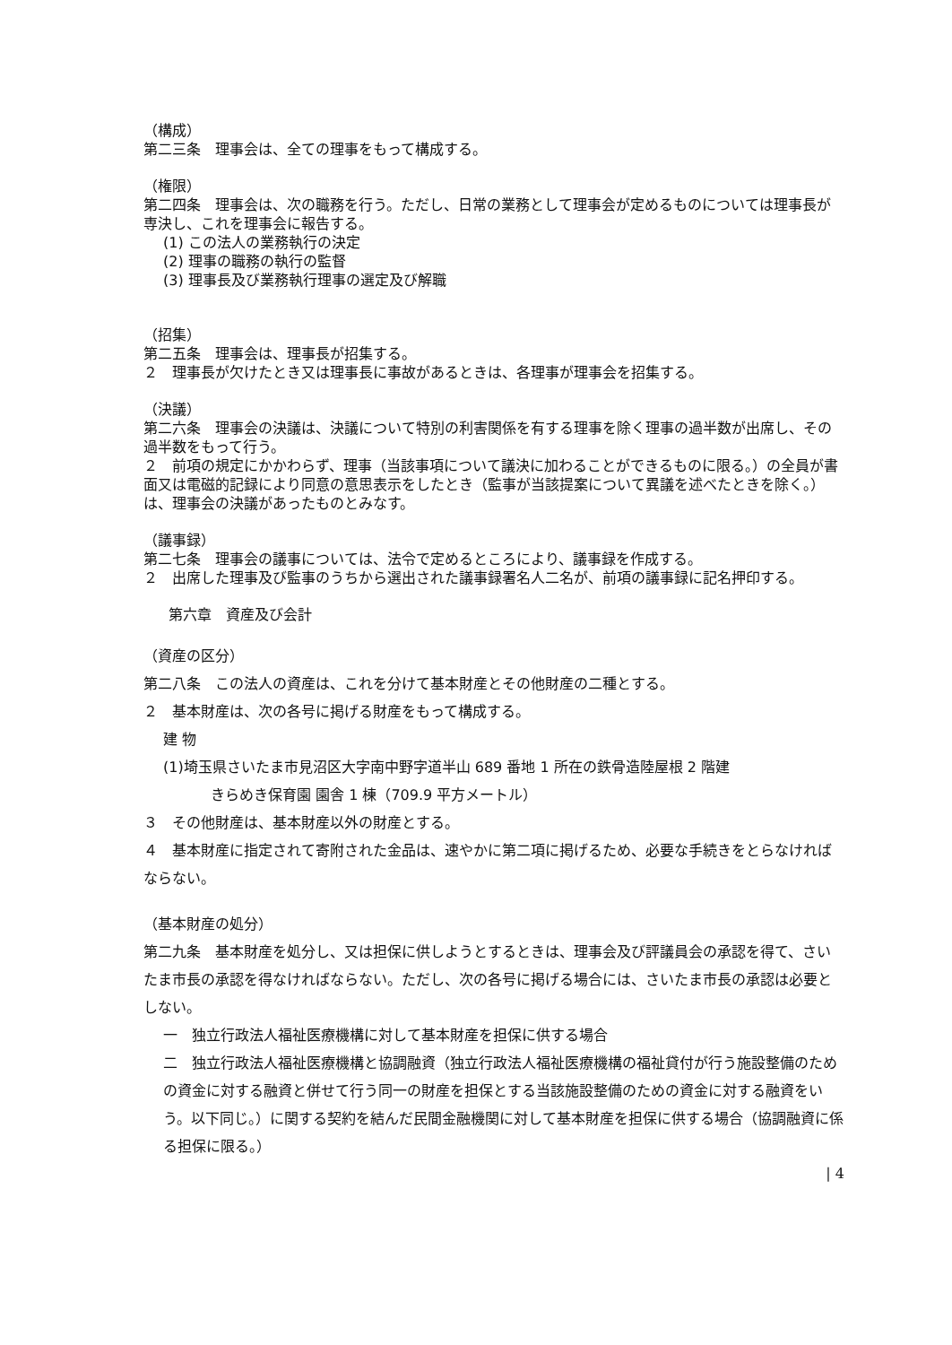（構成）
第二三条　理事会は、全ての理事をもって構成する。
（権限）
第二四条　理事会は、次の職務を行う。ただし、日常の業務として理事会が定めるものについては理事長が専決し、これを理事会に報告する。
(1) この法人の業務執行の決定
(2) 理事の職務の執行の監督
(3) 理事長及び業務執行理事の選定及び解職
（招集）
第二五条　理事会は、理事長が招集する。
２　理事長が欠けたとき又は理事長に事故があるときは、各理事が理事会を招集する。
（決議）
第二六条　理事会の決議は、決議について特別の利害関係を有する理事を除く理事の過半数が出席し、その過半数をもって行う。
２　前項の規定にかかわらず、理事（当該事項について議決に加わることができるものに限る。）の全員が書面又は電磁的記録により同意の意思表示をしたとき（監事が当該提案について異議を述べたときを除く。）は、理事会の決議があったものとみなす。
（議事録）
第二七条　理事会の議事については、法令で定めるところにより、議事録を作成する。
２　出席した理事及び監事のうちから選出された議事録署名人二名が、前項の議事録に記名押印する。
第六章　資産及び会計
（資産の区分）
第二八条　この法人の資産は、これを分けて基本財産とその他財産の二種とする。
２　基本財産は、次の各号に掲げる財産をもって構成する。
建 物
(1)埼玉県さいたま市見沼区大字南中野字道半山 689 番地 1 所在の鉄骨造陸屋根 2 階建
きらめき保育園 園舎 1 棟（709.9 平方メートル）
３　その他財産は、基本財産以外の財産とする。
４　基本財産に指定されて寄附された金品は、速やかに第二項に掲げるため、必要な手続きをとらなければならない。
（基本財産の処分）
第二九条　基本財産を処分し、又は担保に供しようとするときは、理事会及び評議員会の承認を得て、さいたま市長の承認を得なければならない。ただし、次の各号に掲げる場合には、さいたま市長の承認は必要としない。
一　独立行政法人福祉医療機構に対して基本財産を担保に供する場合
二　独立行政法人福祉医療機構と協調融資（独立行政法人福祉医療機構の福祉貸付が行う施設整備のための資金に対する融資と併せて行う同一の財産を担保とする当該施設整備のための資金に対する融資をいう。以下同じ。）に関する契約を結んだ民間金融機関に対して基本財産を担保に供する場合（協調融資に係る担保に限る。）
| 4